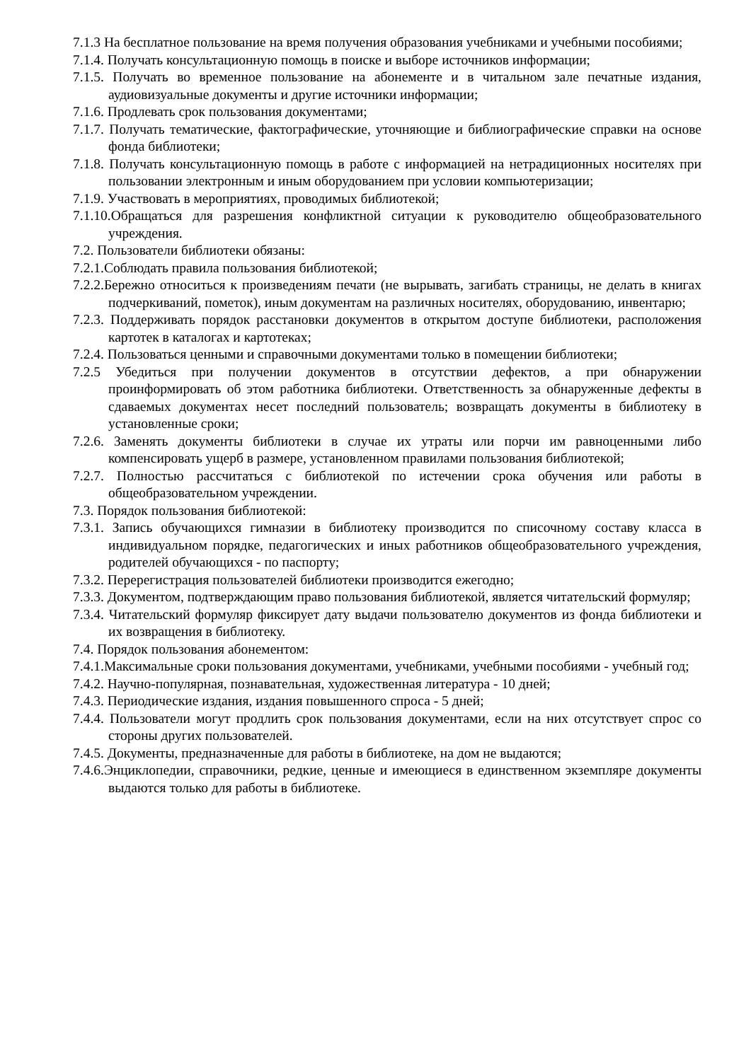7.1.3 На бесплатное пользование на время получения образования учебниками и учебными пособиями;
7.1.4. Получать консультационную помощь в поиске и выборе источников информации;
7.1.5. Получать во временное пользование на абонементе и в читальном зале печатные издания, аудиовизуальные документы и другие источники информации;
7.1.6. Продлевать срок пользования документами;
7.1.7. Получать тематические, фактографические, уточняющие и библиографические справки на основе фонда библиотеки;
7.1.8. Получать консультационную помощь в работе с информацией на нетрадиционных носителях при пользовании электронным и иным оборудованием при условии компьютеризации;
7.1.9. Участвовать в мероприятиях, проводимых библиотекой;
7.1.10.Обращаться для разрешения конфликтной ситуации к руководителю общеобразовательного учреждения.
7.2. Пользователи библиотеки обязаны:
7.2.1.Соблюдать правила пользования библиотекой;
7.2.2.Бережно относиться к произведениям печати (не вырывать, загибать страницы, не делать в книгах подчеркиваний, пометок), иным документам на различных носителях, оборудованию, инвентарю;
7.2.3. Поддерживать порядок расстановки документов в открытом доступе библиотеки, расположения картотек в каталогах и картотеках;
7.2.4. Пользоваться ценными и справочными документами только в помещении библиотеки;
7.2.5 Убедиться при получении документов в отсутствии дефектов, а при обнаружении проинформировать об этом работника библиотеки. Ответственность за обнаруженные дефекты в сдаваемых документах несет последний пользователь; возвращать документы в библиотеку в установленные сроки;
7.2.6. Заменять документы библиотеки в случае их утраты или порчи им равноценными либо компенсировать ущерб в размере, установленном правилами пользования библиотекой;
7.2.7. Полностью рассчитаться с библиотекой по истечении срока обучения или работы в общеобразовательном учреждении.
7.3. Порядок пользования библиотекой:
7.3.1. Запись обучающихся гимназии в библиотеку производится по списочному составу класса в индивидуальном порядке, педагогических и иных работников общеобразовательного учреждения, родителей обучающихся - по паспорту;
7.3.2. Перерегистрация пользователей библиотеки производится ежегодно;
7.3.3. Документом, подтверждающим право пользования библиотекой, является читательский формуляр;
7.3.4. Читательский формуляр фиксирует дату выдачи пользователю документов из фонда библиотеки и их возвращения в библиотеку.
7.4. Порядок пользования абонементом:
7.4.1.Максимальные сроки пользования документами, учебниками, учебными пособиями - учебный год;
7.4.2. Научно-популярная, познавательная, художественная литература - 10 дней;
7.4.3. Периодические издания, издания повышенного спроса - 5 дней;
7.4.4. Пользователи могут продлить срок пользования документами, если на них отсутствует спрос со стороны других пользователей.
7.4.5. Документы, предназначенные для работы в библиотеке, на дом не выдаются;
7.4.6.Энциклопедии, справочники, редкие, ценные и имеющиеся в единственном экземпляре документы выдаются только для работы в библиотеке.